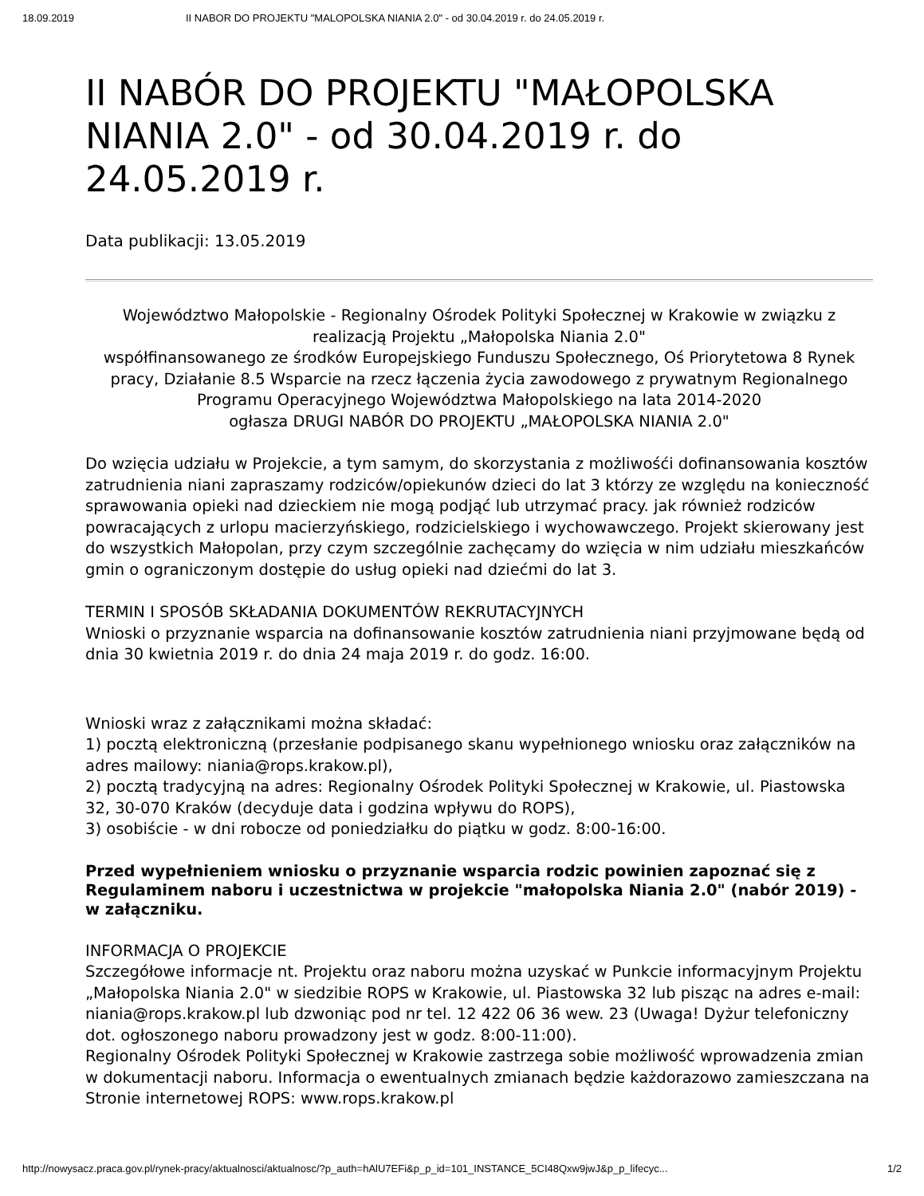18.09.2019 II NABOR DO PROJEKTU "MALOPOLSKA NIANIA 2.0" - od 30.04.2019 r. do 24.05.2019 r.
II NABÓR DO PROJEKTU "MAŁOPOLSKA NIANIA 2.0" - od 30.04.2019 r. do 24.05.2019 r.
Data publikacji: 13.05.2019
Województwo Małopolskie - Regionalny Ośrodek Polityki Społecznej w Krakowie w związku z realizacją Projektu „Małopolska Niania 2.0"
współfinansowanego ze środków Europejskiego Funduszu Społecznego, Oś Priorytetowa 8 Rynek pracy, Działanie 8.5 Wsparcie na rzecz łączenia życia zawodowego z prywatnym Regionalnego Programu Operacyjnego Województwa Małopolskiego na lata 2014-2020
ogłasza DRUGI NABÓR DO PROJEKTU „MAŁOPOLSKA NIANIA 2.0"
Do wzięcia udziału w Projekcie, a tym samym, do skorzystania z możliwośći dofinansowania kosztów zatrudnienia niani zapraszamy rodziców/opiekunów dzieci do lat 3 którzy ze względu na konieczność sprawowania opieki nad dzieckiem nie mogą podjąć lub utrzymać pracy. jak również rodziców powracających z urlopu macierzyńskiego, rodzicielskiego i wychowawczego. Projekt skierowany jest do wszystkich Małopolan, przy czym szczególnie zachęcamy do wzięcia w nim udziału mieszkańców gmin o ograniczonym dostępie do usług opieki nad dziećmi do lat 3.
TERMIN I SPOSÓB SKŁADANIA DOKUMENTÓW REKRUTACYJNYCH
Wnioski o przyznanie wsparcia na dofinansowanie kosztów zatrudnienia niani przyjmowane będą od dnia 30 kwietnia 2019 r. do dnia 24 maja 2019 r. do godz. 16:00.
Wnioski wraz z załącznikami można składać:
1) pocztą elektroniczną (przesłanie podpisanego skanu wypełnionego wniosku oraz załączników na adres mailowy: niania@rops.krakow.pl),
2) pocztą tradycyjną na adres: Regionalny Ośrodek Polityki Społecznej w Krakowie, ul. Piastowska 32, 30-070 Kraków (decyduje data i godzina wpływu do ROPS),
3) osobiście - w dni robocze od poniedziałku do piątku w godz. 8:00-16:00.
Przed wypełnieniem wniosku o przyznanie wsparcia rodzic powinien zapoznać się z Regulaminem naboru i uczestnictwa w projekcie "małopolska Niania 2.0" (nabór 2019) - w załączniku.
INFORMACJA O PROJEKCIE
Szczegółowe informacje nt. Projektu oraz naboru można uzyskać w Punkcie informacyjnym Projektu „Małopolska Niania 2.0" w siedzibie ROPS w Krakowie, ul. Piastowska 32 lub pisząc na adres e-mail: niania@rops.krakow.pl lub dzwoniąc pod nr tel. 12 422 06 36 wew. 23 (Uwaga! Dyżur telefoniczny dot. ogłoszonego naboru prowadzony jest w godz. 8:00-11:00).
Regionalny Ośrodek Polityki Społecznej w Krakowie zastrzega sobie możliwość wprowadzenia zmian w dokumentacji naboru. Informacja o ewentualnych zmianach będzie każdorazowo zamieszczana na Stronie internetowej ROPS: www.rops.krakow.pl
http://nowysacz.praca.gov.pl/rynek-pracy/aktualnosci/aktualnosc/?p_auth=hAlU7EFi&p_p_id=101_INSTANCE_5CI48Qxw9jwJ&p_p_lifecyc... 1/2